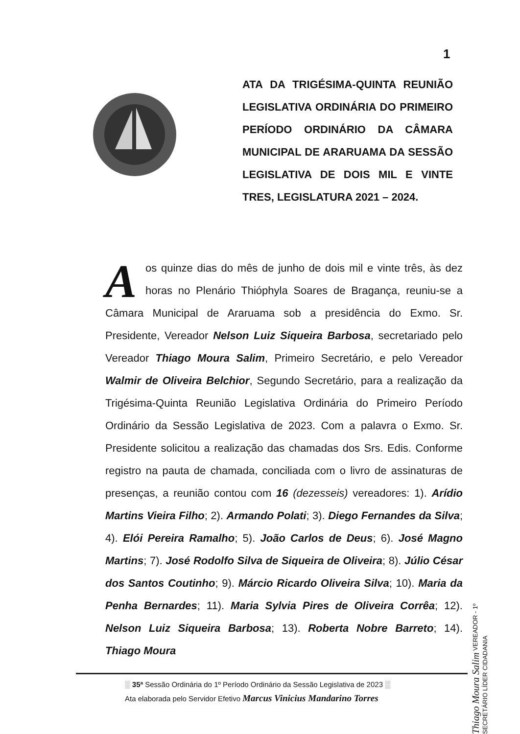1
ATA DA TRIGÉSIMA-QUINTA REUNIÃO LEGISLATIVA ORDINÁRIA DO PRIMEIRO PERÍODO ORDINÁRIO DA CÂMARA MUNICIPAL DE ARARUAMA DA SESSÃO LEGISLATIVA DE DOIS MIL E VINTE TRES, LEGISLATURA 2021 – 2024.
Aos quinze dias do mês de junho de dois mil e vinte três, às dez horas no Plenário Thióphyla Soares de Bragança, reuniu-se a Câmara Municipal de Araruama sob a presidência do Exmo. Sr. Presidente, Vereador Nelson Luiz Siqueira Barbosa, secretariado pelo Vereador Thiago Moura Salim, Primeiro Secretário, e pelo Vereador Walmir de Oliveira Belchior, Segundo Secretário, para a realização da Trigésima-Quinta Reunião Legislativa Ordinária do Primeiro Período Ordinário da Sessão Legislativa de 2023. Com a palavra o Exmo. Sr. Presidente solicitou a realização das chamadas dos Srs. Edis. Conforme registro na pauta de chamada, conciliada com o livro de assinaturas de presenças, a reunião contou com 16 (dezesseis) vereadores: 1). Arídio Martins Vieira Filho; 2). Armando Polati; 3). Diego Fernandes da Silva; 4). Elói Pereira Ramalho; 5). João Carlos de Deus; 6). José Magno Martins; 7). José Rodolfo Silva de Siqueira de Oliveira; 8). Júlio César dos Santos Coutinho; 9). Márcio Ricardo Oliveira Silva; 10). Maria da Penha Bernardes; 11). Maria Sylvia Pires de Oliveira Corrêa; 12). Nelson Luiz Siqueira Barbosa; 13). Roberta Nobre Barreto; 14). Thiago Moura
Thiago Moura Salim VEREADOR - 1º SECRETÁRIO LÍDER CIDADANIA
░ 35ª Sessão Ordinária do 1º Período Ordinário da Sessão Legislativa de 2023 ░
Ata elaborada pelo Servidor Efetivo Marcus Vinicius Mandarino Torres